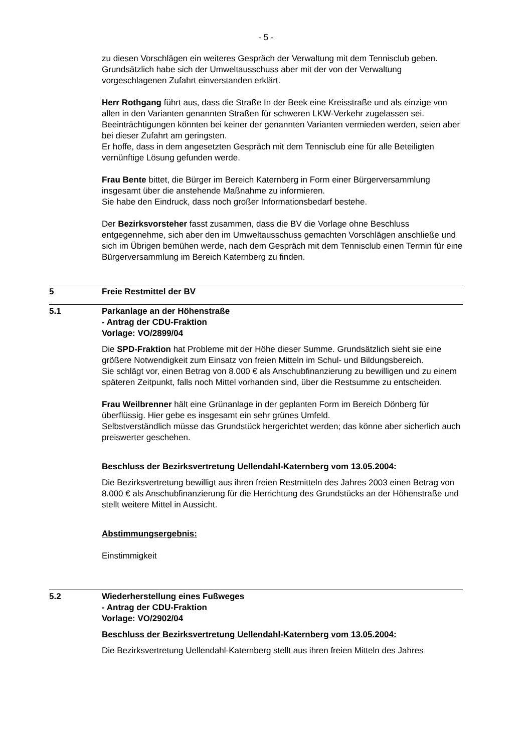- 5 -
zu diesen Vorschlägen ein weiteres Gespräch der Verwaltung mit dem Tennisclub geben.
Grundsätzlich habe sich der Umweltausschuss aber mit der von der Verwaltung vorgeschlagenen Zufahrt einverstanden erklärt.
Herr Rothgang führt aus, dass die Straße In der Beek eine Kreisstraße und als einzige von allen in den Varianten genannten Straßen für schweren LKW-Verkehr zugelassen sei.
Beeinträchtigungen könnten bei keiner der genannten Varianten vermieden werden, seien aber bei dieser Zufahrt am geringsten.
Er hoffe, dass in dem angesetzten Gespräch mit dem Tennisclub eine für alle Beteiligten vernünftige Lösung gefunden werde.
Frau Bente bittet, die Bürger im Bereich Katernberg in Form einer Bürgerversammlung insgesamt über die anstehende Maßnahme zu informieren.
Sie habe den Eindruck, dass noch großer Informationsbedarf bestehe.
Der Bezirksvorsteher fasst zusammen, dass die BV die Vorlage ohne Beschluss entgegennehme, sich aber den im Umweltausschuss gemachten Vorschlägen anschließe und sich im Übrigen bemühen werde, nach dem Gespräch mit dem Tennisclub einen Termin für eine Bürgerversammlung im Bereich Katernberg zu finden.
5 Freie Restmittel der BV
5.1 Parkanlage an der Höhenstraße
- Antrag der CDU-Fraktion
Vorlage: VO/2899/04
Die SPD-Fraktion hat Probleme mit der Höhe dieser Summe. Grundsätzlich sieht sie eine größere Notwendigkeit zum Einsatz von freien Mitteln im Schul- und Bildungsbereich.
Sie schlägt vor, einen Betrag von 8.000 € als Anschubfinanzierung zu bewilligen und zu einem späteren Zeitpunkt, falls noch Mittel vorhanden sind, über die Restsumme zu entscheiden.
Frau Weilbrenner hält eine Grünanlage in der geplanten Form im Bereich Dönberg für überflüssig. Hier gebe es insgesamt ein sehr grünes Umfeld.
Selbstverständlich müsse das Grundstück hergerichtet werden; das könne aber sicherlich auch preiswerter geschehen.
Beschluss der Bezirksvertretung Uellendahl-Katernberg vom 13.05.2004:
Die Bezirksvertretung bewilligt aus ihren freien Restmitteln des Jahres 2003 einen Betrag von 8.000 € als Anschubfinanzierung für die Herrichtung des Grundstücks an der Höhenstraße und stellt weitere Mittel in Aussicht.
Abstimmungsergebnis:
Einstimmigkeit
5.2 Wiederherstellung eines Fußweges
- Antrag der CDU-Fraktion
Vorlage: VO/2902/04
Beschluss der Bezirksvertretung Uellendahl-Katernberg vom 13.05.2004:
Die Bezirksvertretung Uellendahl-Katernberg stellt aus ihren freien Mitteln des Jahres